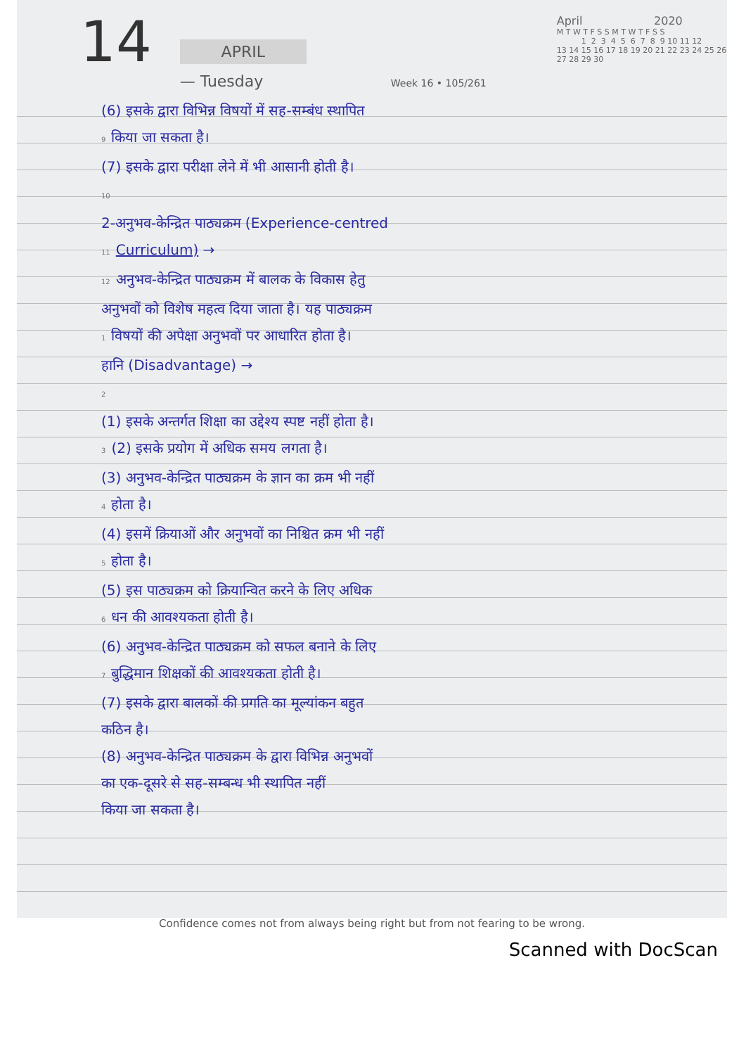14
APRIL
— Tuesday
Week 16 • 105/261
April 2020
M T W T F S S M T W T F S S
1 2 3 4 5 6 7 8 9 10 11 12
13 14 15 16 17 18 19 20 21 22 23 24 25 26
27 28 29 30
(6) इसके द्वारा विभिन्न विषयों में सह-सम्बंध स्थापित
9 किया जा सकता है।
(7) इसके द्वारा परीक्षा लेने में भी आसानी होती है।
10
2-अनुभव-केन्द्रित पाठ्यक्रम (Experience-centred
11 Curriculum) →
12 अनुभव-केन्द्रित पाठ्यक्रम में बालक के विकास हेतु
अनुभवों को विशेष महत्व दिया जाता है। यह पाठ्यक्रम
1 विषयों की अपेक्षा अनुभवों पर आधारित होता है।
हानि (Disadvantage) →
2
(1) इसके अन्तर्गत शिक्षा का उद्देश्य स्पष्ट नहीं होता है।
3 (2) इसके प्रयोग में अधिक समय लगता है।
(3) अनुभव-केन्द्रित पाठ्यक्रम के ज्ञान का क्रम भी नहीं
4 होता है।
(4) इसमें क्रियाओं और अनुभवों का निश्चित क्रम भी नहीं
5 होता है।
(5) इस पाठ्यक्रम को क्रियान्वित करने के लिए अधिक
6 धन की आवश्यकता होती है।
(6) अनुभव-केन्द्रित पाठ्यक्रम को सफल बनाने के लिए
7 बुद्धिमान शिक्षकों की आवश्यकता होती है।
(7) इसके द्वारा बालकों की प्रगति का मूल्यांकन बहुत
कठिन है।
(8) अनुभव-केन्द्रित पाठ्यक्रम के द्वारा विभिन्न अनुभवों
का एक-दूसरे से सह-सम्बन्ध भी स्थापित नहीं
किया जा सकता है।
Confidence comes not from always being right but from not fearing to be wrong.
Scanned with DocScan